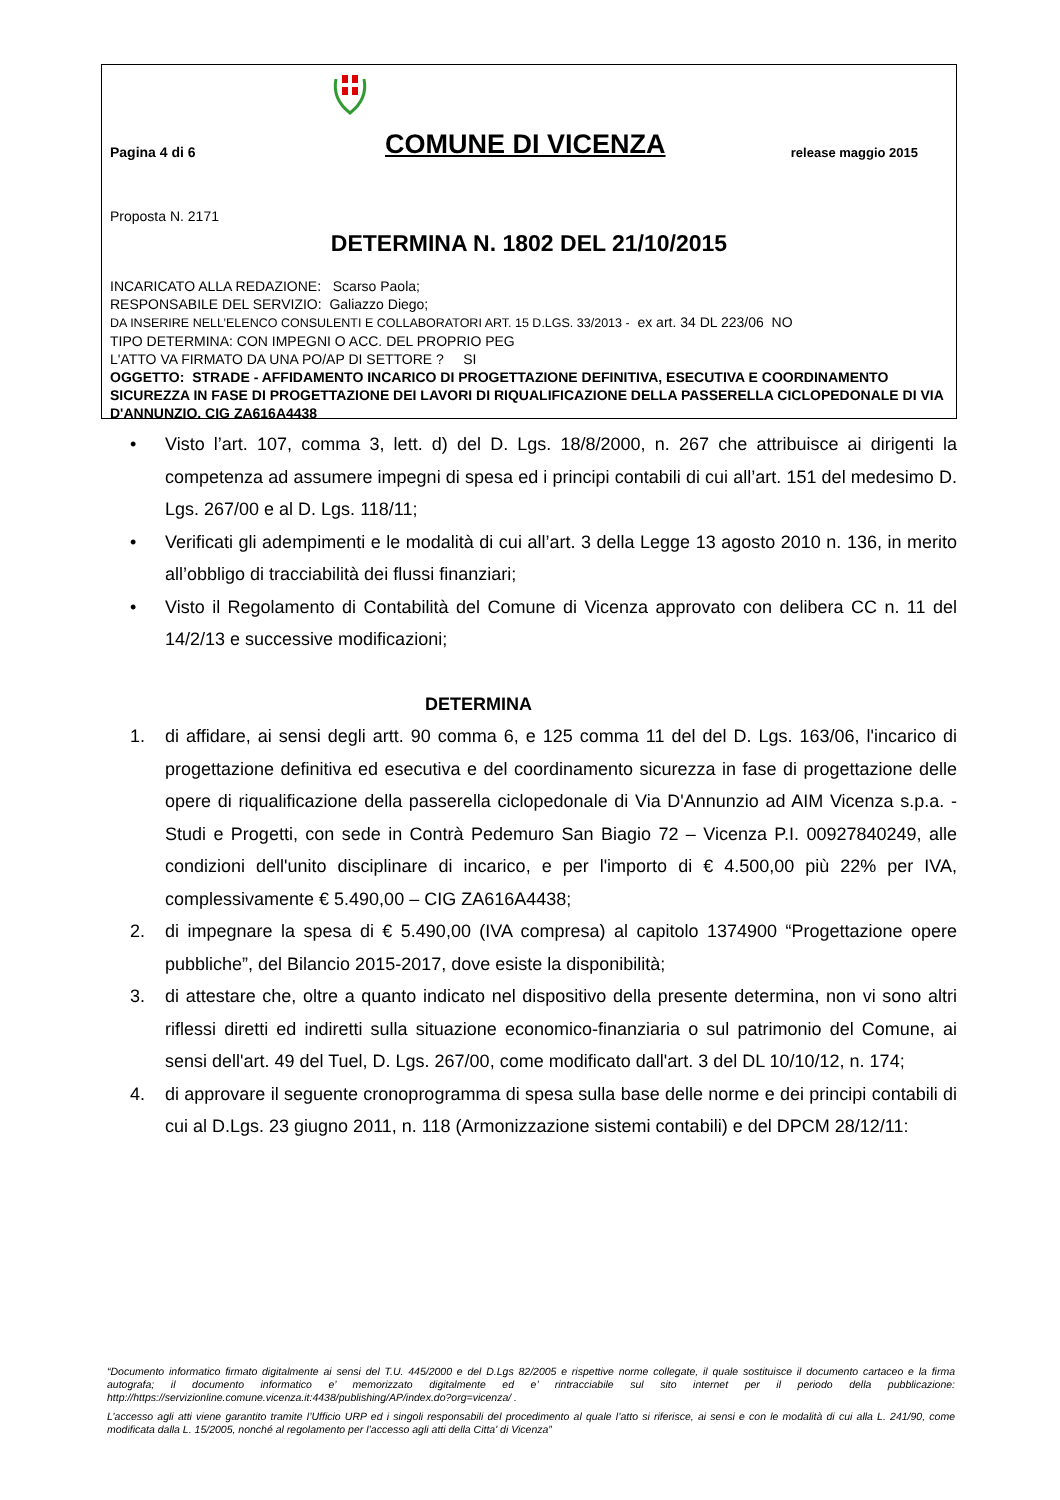Pagina 4 di 6
COMUNE DI VICENZA
release maggio 2015
Proposta N. 2171
DETERMINA N. 1802 DEL 21/10/2015
INCARICATO ALLA REDAZIONE: Scarso Paola;
RESPONSABILE DEL SERVIZIO: Galiazzo Diego;
DA INSERIRE NELL’ELENCO CONSULENTI E COLLABORATORI ART. 15 D.LGS. 33/2013 - ex art. 34 DL 223/06 NO
TIPO DETERMINA: CON IMPEGNI O ACC. DEL PROPRIO PEG
L'ATTO VA FIRMATO DA UNA PO/AP DI SETTORE ? SI
OGGETTO: STRADE - AFFIDAMENTO INCARICO DI PROGETTAZIONE DEFINITIVA, ESECUTIVA E COORDINAMENTO SICUREZZA IN FASE DI PROGETTAZIONE DEI LAVORI DI RIQUALIFICAZIONE DELLA PASSERELLA CICLOPEDONALE DI VIA D'ANNUNZIO. CIG ZA616A4438
• Visto l’art. 107, comma 3, lett. d) del D. Lgs. 18/8/2000, n. 267 che attribuisce ai dirigenti la competenza ad assumere impegni di spesa ed i principi contabili di cui all’art. 151 del medesimo D. Lgs. 267/00 e al D. Lgs. 118/11;
• Verificati gli adempimenti e le modalità di cui all’art. 3 della Legge 13 agosto 2010 n. 136, in merito all’obbligo di tracciabilità dei flussi finanziari;
• Visto il Regolamento di Contabilità del Comune di Vicenza approvato con delibera CC n. 11 del 14/2/13 e successive modificazioni;
DETERMINA
1. di affidare, ai sensi degli artt. 90 comma 6, e 125 comma 11 del del D. Lgs. 163/06, l'incarico di progettazione definitiva ed esecutiva e del coordinamento sicurezza in fase di progettazione delle opere di riqualificazione della passerella ciclopedonale di Via D'Annunzio ad AIM Vicenza s.p.a. - Studi e Progetti, con sede in Contrà Pedemuro San Biagio 72 – Vicenza P.I. 00927840249, alle condizioni dell'unito disciplinare di incarico, e per l'importo di € 4.500,00 più 22% per IVA, complessivamente € 5.490,00 – CIG ZA616A4438;
2. di impegnare la spesa di € 5.490,00 (IVA compresa) al capitolo 1374900 “Progettazione opere pubbliche”, del Bilancio 2015-2017, dove esiste la disponibilità;
3. di attestare che, oltre a quanto indicato nel dispositivo della presente determina, non vi sono altri riflessi diretti ed indiretti sulla situazione economico-finanziaria o sul patrimonio del Comune, ai sensi dell'art. 49 del Tuel, D. Lgs. 267/00, come modificato dall'art. 3 del DL 10/10/12, n. 174;
4. di approvare il seguente cronoprogramma di spesa sulla base delle norme e dei principi contabili di cui al D.Lgs. 23 giugno 2011, n. 118 (Armonizzazione sistemi contabili) e del DPCM 28/12/11:
“Documento informatico firmato digitalmente ai sensi del T.U. 445/2000 e del D.Lgs 82/2005 e rispettive norme collegate, il quale sostituisce il documento cartaceo e la firma autografa; il documento informatico e’ memorizzato digitalmente ed e’ rintracciabile sul sito internet per il periodo della pubblicazione: http://https://servizionline.comune.vicenza.it:4438/publishing/AP/index.do?org=vicenza/ .
L’accesso agli atti viene garantito tramite l’Ufficio URP ed i singoli responsabili del procedimento al quale l’atto si riferisce, ai sensi e con le modalità di cui alla L. 241/90, come modificata dalla L. 15/2005, nonché al regolamento per l’accesso agli atti della Citta' di Vicenza”